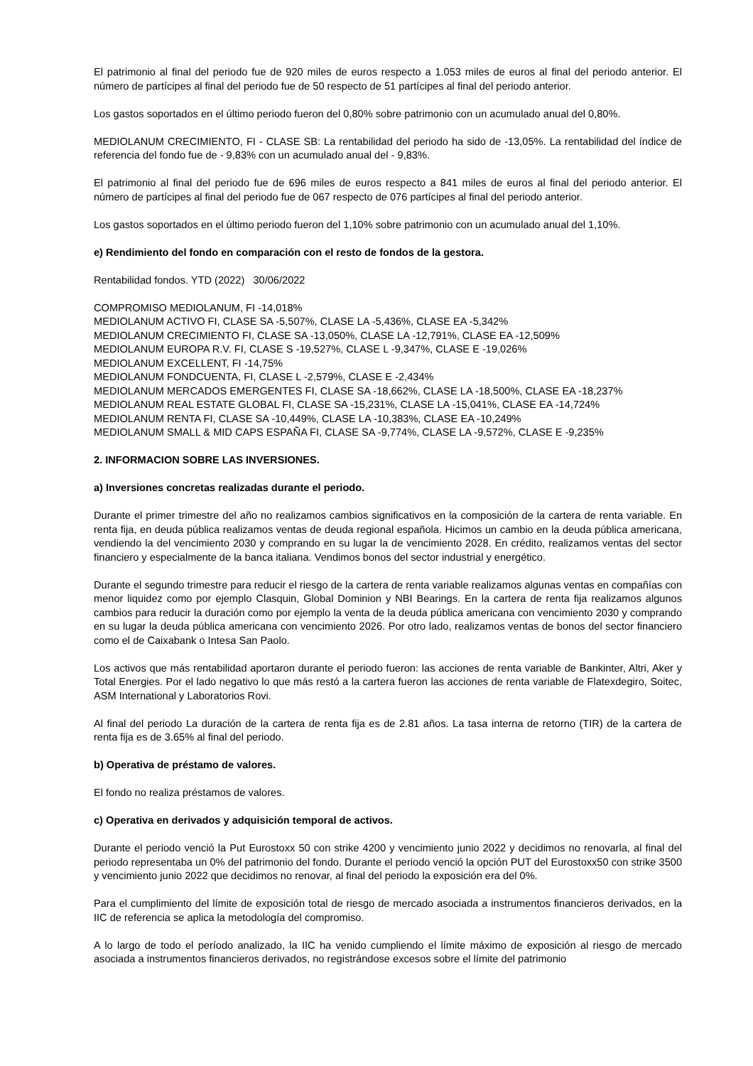El patrimonio al final del periodo fue de 920 miles de euros respecto a 1.053 miles de euros al final del periodo anterior. El número de partícipes al final del periodo fue de 50 respecto de 51 partícipes al final del periodo anterior.
Los gastos soportados en el último periodo fueron del 0,80% sobre patrimonio con un acumulado anual del 0,80%.
MEDIOLANUM CRECIMIENTO, FI - CLASE SB: La rentabilidad del periodo ha sido de -13,05%. La rentabilidad del índice de referencia del fondo fue de - 9,83% con un acumulado anual del - 9,83%.
El patrimonio al final del periodo fue de 696 miles de euros respecto a 841 miles de euros al final del periodo anterior. El número de partícipes al final del periodo fue de 067 respecto de 076 partícipes al final del periodo anterior.
Los gastos soportados en el último periodo fueron del 1,10% sobre patrimonio con un acumulado anual del 1,10%.
e) Rendimiento del fondo en comparación con el resto de fondos de la gestora.
Rentabilidad fondos. YTD (2022) 30/06/2022
COMPROMISO MEDIOLANUM, FI -14,018%
MEDIOLANUM ACTIVO FI, CLASE SA -5,507%, CLASE LA -5,436%, CLASE EA -5,342%
MEDIOLANUM CRECIMIENTO FI, CLASE SA -13,050%, CLASE LA -12,791%, CLASE EA -12,509%
MEDIOLANUM EUROPA R.V. FI, CLASE S -19,527%, CLASE L -9,347%, CLASE E -19,026%
MEDIOLANUM EXCELLENT, FI -14,75%
MEDIOLANUM FONDCUENTA, FI, CLASE L -2,579%, CLASE E -2,434%
MEDIOLANUM MERCADOS EMERGENTES FI, CLASE SA -18,662%, CLASE LA -18,500%, CLASE EA -18,237%
MEDIOLANUM REAL ESTATE GLOBAL FI, CLASE SA -15,231%, CLASE LA -15,041%, CLASE EA -14,724%
MEDIOLANUM RENTA FI, CLASE SA -10,449%, CLASE LA -10,383%, CLASE EA -10,249%
MEDIOLANUM SMALL & MID CAPS ESPAÑA FI, CLASE SA -9,774%, CLASE LA -9,572%, CLASE E -9,235%
2. INFORMACION SOBRE LAS INVERSIONES.
a) Inversiones concretas realizadas durante el periodo.
Durante el primer trimestre del año no realizamos cambios significativos en la composición de la cartera de renta variable. En renta fija, en deuda pública realizamos ventas de deuda regional española. Hicimos un cambio en la deuda pública americana, vendiendo la del vencimiento 2030 y comprando en su lugar la de vencimiento 2028. En crédito, realizamos ventas del sector financiero y especialmente de la banca italiana. Vendimos bonos del sector industrial y energético.
Durante el segundo trimestre para reducir el riesgo de la cartera de renta variable realizamos algunas ventas en compañías con menor liquidez como por ejemplo Clasquin, Global Dominion y NBI Bearings. En la cartera de renta fija realizamos algunos cambios para reducir la duración como por ejemplo la venta de la deuda pública americana con vencimiento 2030 y comprando en su lugar la deuda pública americana con vencimiento 2026. Por otro lado, realizamos ventas de bonos del sector financiero como el de Caixabank o Intesa San Paolo.
Los activos que más rentabilidad aportaron durante el periodo fueron: las acciones de renta variable de Bankinter, Altri, Aker y Total Energies. Por el lado negativo lo que más restó a la cartera fueron las acciones de renta variable de Flatexdegiro, Soitec, ASM International y Laboratorios Rovi.
Al final del periodo La duración de la cartera de renta fija es de 2.81 años. La tasa interna de retorno (TIR) de la cartera de renta fija es de 3.65% al final del periodo.
b) Operativa de préstamo de valores.
El fondo no realiza préstamos de valores.
c) Operativa en derivados y adquisición temporal de activos.
Durante el periodo venció la Put Eurostoxx 50 con strike 4200 y vencimiento junio 2022 y decidimos no renovarla, al final del periodo representaba un 0% del patrimonio del fondo. Durante el periodo venció la opción PUT del Eurostoxx50 con strike 3500 y vencimiento junio 2022 que decidimos no renovar, al final del periodo la exposición era del 0%.
Para el cumplimiento del límite de exposición total de riesgo de mercado asociada a instrumentos financieros derivados, en la IIC de referencia se aplica la metodología del compromiso.
A lo largo de todo el período analizado, la IIC ha venido cumpliendo el límite máximo de exposición al riesgo de mercado asociada a instrumentos financieros derivados, no registrándose excesos sobre el límite del patrimonio